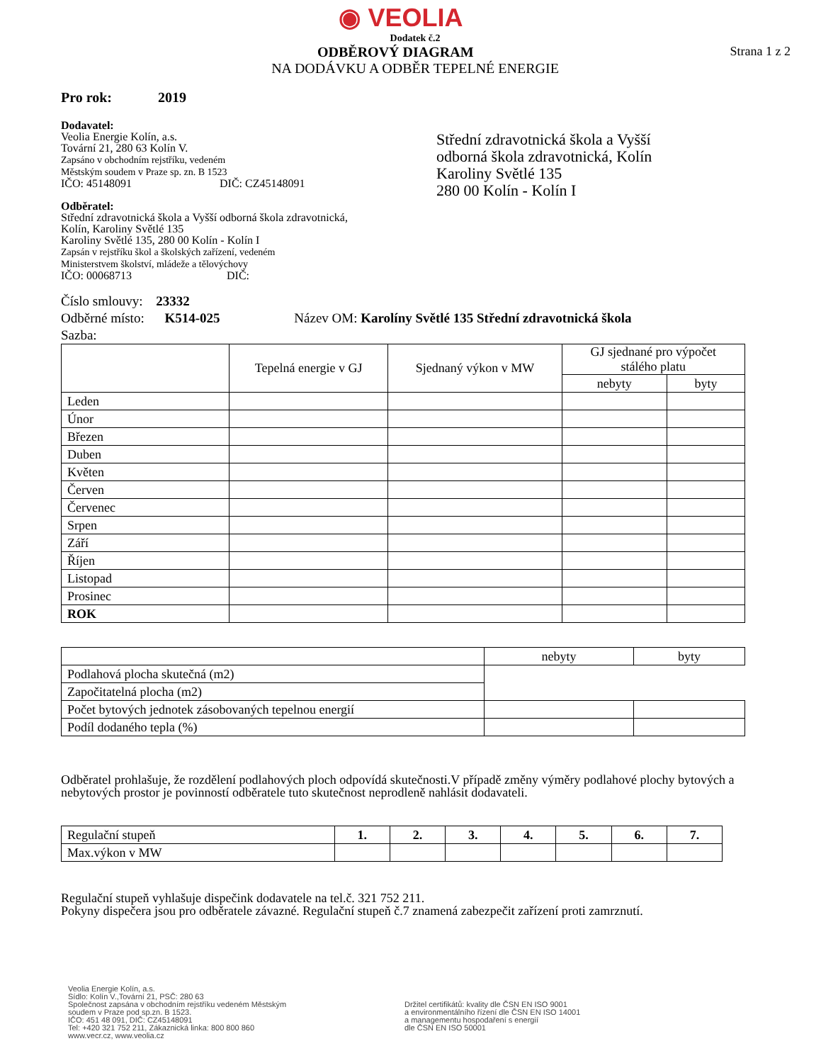◉ VEOLIA
Dodatek č.2
ODBĚROVÝ DIAGRAM Strana 1 z 2
NA DODÁVKU A ODBĚR TEPELNÉ ENERGIE
Pro rok: 2019
Dodavatel:
Veolia Energie Kolín, a.s.
Tovární 21, 280 63 Kolín V.
Zapsáno v obchodním rejstříku, vedeném
Městským soudem v Praze sp. zn. B 1523
IČO: 45148091 DIČ: CZ45148091
Odběratel:
Střední zdravotnická škola a Vyšší odborná škola zdravotnická,
Kolín, Karoliny Světlé 135
Karoliny Světlé 135, 280 00 Kolín - Kolín I
Zapsán v rejstříku škol a školských zařízení, vedeném
Ministerstvem školství, mládeže a tělovýchovy
IČO: 00068713 DIČ:
Střední zdravotnická škola a Vyšší
odborná škola zdravotnická, Kolín
Karoliny Světlé 135
280 00 Kolín - Kolín I
Číslo smlouvy: 23332
Odběrné místo: K514-025 Název OM: Karolíny Světlé 135 Střední zdravotnická škola
Sazba:
| | Tepelná energie v GJ | Sjednaný výkon v MW | GJ sjednané pro výpočet stálého platu | |
| --- | --- | --- | --- | --- |
| | | | nebyty | byty |
| Leden | | | | |
| Únor | | | | |
| Březen | | | | |
| Duben | | | | |
| Květen | | | | |
| Červen | | | | |
| Červenec | | | | |
| Srpen | | | | |
| Září | | | | |
| Říjen | | | | |
| Listopad | | | | |
| Prosinec | | | | |
| ROK | | | | |
| | nebyty | byty |
| Podlahová plocha skutečná (m2) | | |
| Započitatelná plocha (m2) | | |
| Počet bytových jednotek zásobovaných tepelnou energií | | |
| Podíl dodaného tepla (%) | | |
Odběratel prohlašuje, že rozdělení podlahových ploch odpovídá skutečnosti.V případě změny výměry podlahové plochy bytových a nebytových prostor je povinností odběratele tuto skutečnost neprodleně nahlásit dodavateli.
| Regulační stupeň | 1. | 2. | 3. | 4. | 5. | 6. | 7. |
| Max.výkon v MW | | | | | | | |
Regulační stupeň vyhlašuje dispečink dodavatele na tel.č. 321 752 211.
Pokyny dispečera jsou pro odběratele závazné. Regulační stupeň č.7 znamená zabezpečit zařízení proti zamrznutí.
Veolia Energie Kolín, a.s.
Sídlo: Kolín V.,Tovární 21, PSČ: 280 63
Společnost zapsána v obchodním rejstříku vedeném Městským
soudem v Praze pod sp.zn. B 1523.
IČO: 451 48 091, DIČ: CZ45148091
Tel: +420 321 752 211, Zákaznická linka: 800 800 860
www.vecr.cz, www.veolia.cz
Držitel certifikátů: kvality dle ČSN EN ISO 9001
a environmentálního řízení dle ČSN EN ISO 14001
a managementu hospodaření s energií
dle ČSN EN ISO 50001